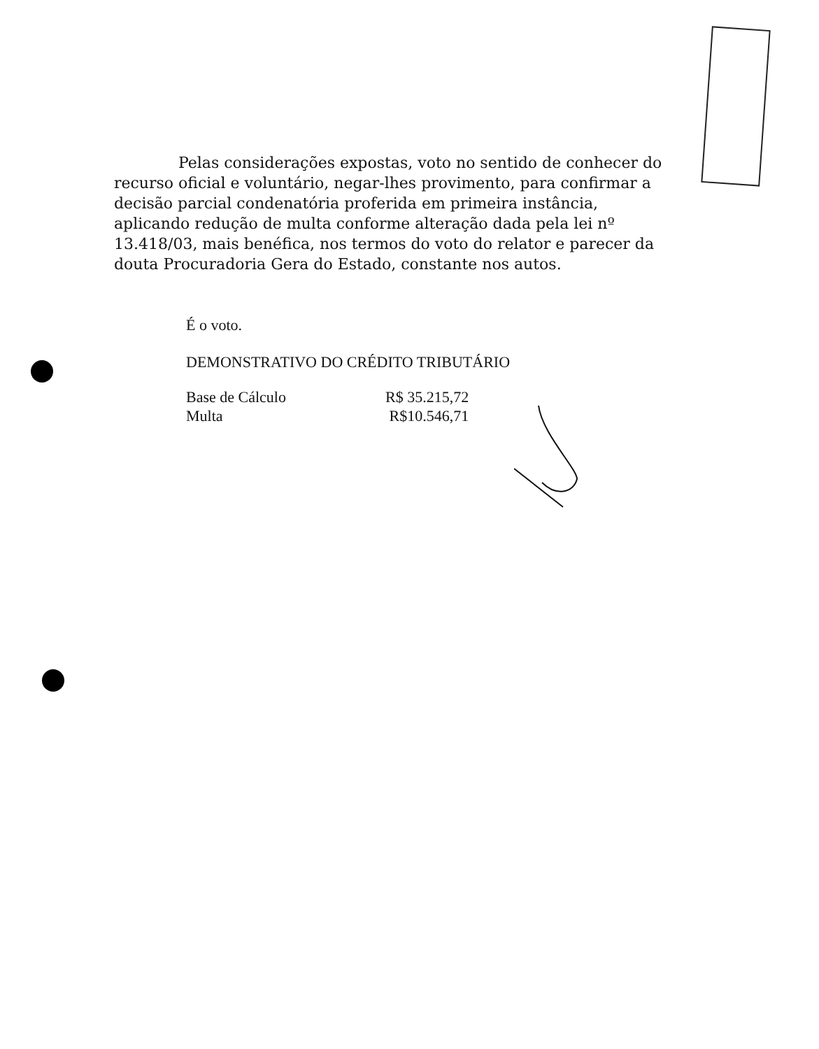Pelas considerações expostas, voto no sentido de conhecer do recurso oficial e voluntário, negar-lhes provimento, para confirmar a decisão parcial condenatória proferida em primeira instância, aplicando redução de multa conforme alteração dada pela lei nº 13.418/03, mais benéfica, nos termos do voto do relator e parecer da douta Procuradoria Gera do Estado, constante nos autos.
É o voto.
DEMONSTRATIVO DO CRÉDITO TRIBUTÁRIO
| Base de Cálculo | R$ 35.215,72 |
| Multa | R$10.546,71 |